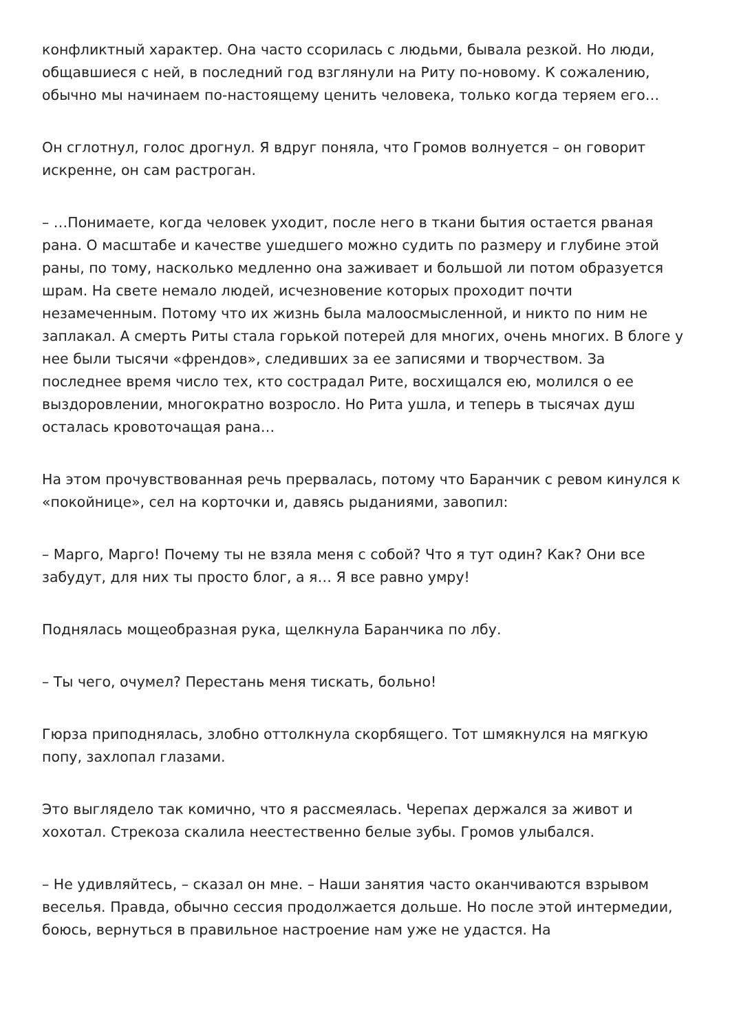конфликтный характер. Она часто ссорилась с людьми, бывала резкой. Но люди, общавшиеся с ней, в последний год взглянули на Риту по-новому. К сожалению, обычно мы начинаем по-настоящему ценить человека, только когда теряем его…
Он сглотнул, голос дрогнул. Я вдруг поняла, что Громов волнуется – он говорит искренне, он сам растроган.
– …Понимаете, когда человек уходит, после него в ткани бытия остается рваная рана. О масштабе и качестве ушедшего можно судить по размеру и глубине этой раны, по тому, насколько медленно она заживает и большой ли потом образуется шрам. На свете немало людей, исчезновение которых проходит почти незамеченным. Потому что их жизнь была малоосмысленной, и никто по ним не заплакал. А смерть Риты стала горькой потерей для многих, очень многих. В блоге у нее были тысячи «френдов», следивших за ее записями и творчеством. За последнее время число тех, кто сострадал Рите, восхищался ею, молился о ее выздоровлении, многократно возросло. Но Рита ушла, и теперь в тысячах душ осталась кровоточащая рана…
На этом прочувствованная речь прервалась, потому что Баранчик с ревом кинулся к «покойнице», сел на корточки и, давясь рыданиями, завопил:
– Марго, Марго! Почему ты не взяла меня с собой? Что я тут один? Как? Они все забудут, для них ты просто блог, а я… Я все равно умру!
Поднялась мощеобразная рука, щелкнула Баранчика по лбу.
– Ты чего, очумел? Перестань меня тискать, больно!
Гюрза приподнялась, злобно оттолкнула скорбящего. Тот шмякнулся на мягкую попу, захлопал глазами.
Это выглядело так комично, что я рассмеялась. Черепах держался за живот и хохотал. Стрекоза скалила неестественно белые зубы. Громов улыбался.
– Не удивляйтесь, – сказал он мне. – Наши занятия часто оканчиваются взрывом веселья. Правда, обычно сессия продолжается дольше. Но после этой интермедии, боюсь, вернуться в правильное настроение нам уже не удастся. На